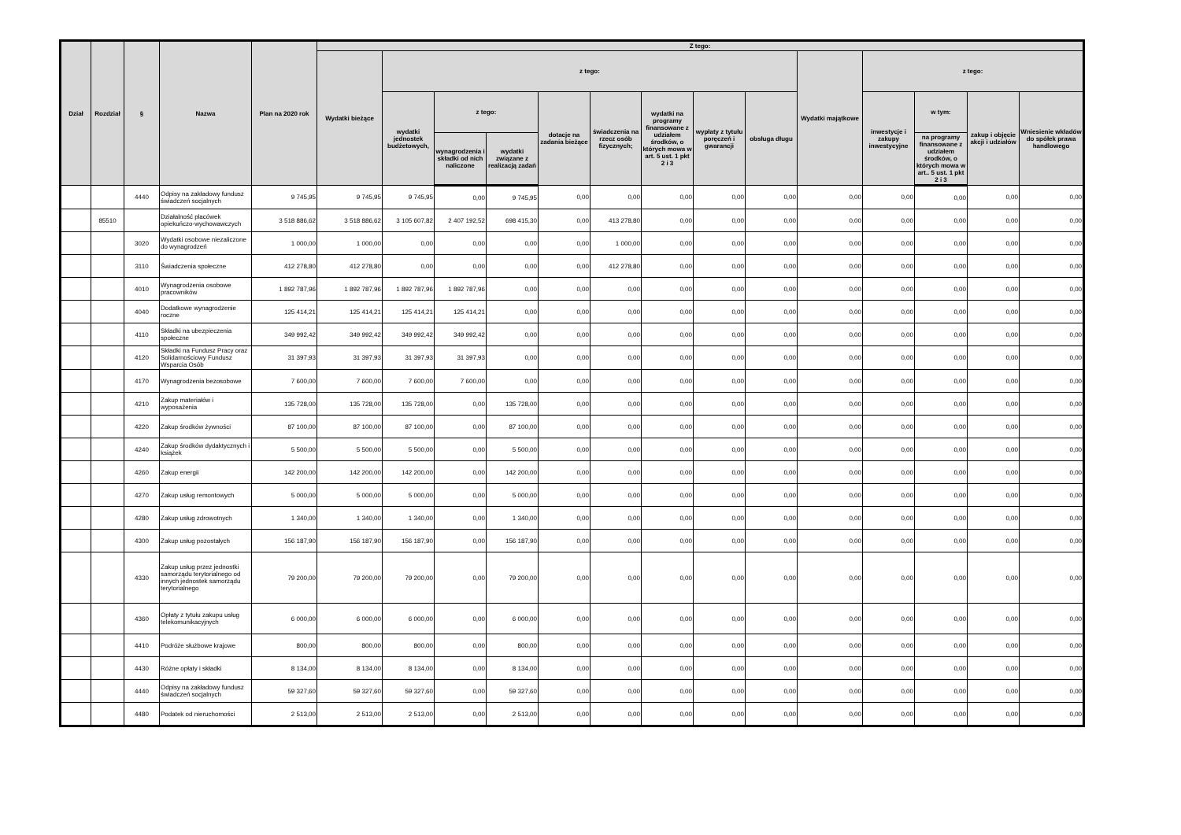| Dział | Rozdział | § | Nazwa | Plan na 2020 rok | Z tego: | | | | | | | | | | | | | |
| --- | --- | --- | --- | --- | --- | --- | --- | --- | --- | --- | --- | --- | --- | --- | --- | --- | --- | --- |
| | | | | | Wydatki bieżące | z tego: | | | | | | | | Wydatki majątkowe | z tego: | | | |
| | | | | | | wydatki jednostek budżetowych, | z tego: | | dotacje na zadania bieżące | świadczenia na rzecz osób fizycznych; | wydatki na programy finansowane z udziałem środków, o których mowa w art. 5 ust. 1 pkt 2 i 3 | wypłaty z tytułu poręczeń i gwarancji | obsługa długu | | inwestycje i zakupy inwestycyjne | w tym: | zakup i objęcie akcji i udziałów | Wniesienie wkładów do spółek prawa handlowego |
| | | | | | | | wynagrodzenia i składki od nich naliczone | wydatki związane z realizacją zadań | | | | | | | | na programy finansowane z udziałem środków, o których mowa w art.. 5 ust. 1 pkt 2 i 3 | | |
| | | 4440 | Odpisy na zakładowy fundusz świadczeń socjalnych | 9 745,95 | 9 745,95 | 9 745,95 | 0,00 | 9 745,95 | 0,00 | 0,00 | 0,00 | 0,00 | 0,00 | 0,00 | 0,00 | 0,00 | 0,00 | 0,00 |
| | 85510 | | Działalność placówek opiekuńczo-wychowawczych | 3 518 886,62 | 3 518 886,62 | 3 105 607,82 | 2 407 192,52 | 698 415,30 | 0,00 | 413 278,80 | 0,00 | 0,00 | 0,00 | 0,00 | 0,00 | 0,00 | 0,00 | 0,00 |
| | | 3020 | Wydatki osobowe niezaliczone do wynagrodzeń | 1 000,00 | 1 000,00 | 0,00 | 0,00 | 0,00 | 0,00 | 1 000,00 | 0,00 | 0,00 | 0,00 | 0,00 | 0,00 | 0,00 | 0,00 | 0,00 |
| | | 3110 | Świadczenia społeczne | 412 278,80 | 412 278,80 | 0,00 | 0,00 | 0,00 | 0,00 | 412 278,80 | 0,00 | 0,00 | 0,00 | 0,00 | 0,00 | 0,00 | 0,00 | 0,00 |
| | | 4010 | Wynagrodzenia osobowe pracowników | 1 892 787,96 | 1 892 787,96 | 1 892 787,96 | 1 892 787,96 | 0,00 | 0,00 | 0,00 | 0,00 | 0,00 | 0,00 | 0,00 | 0,00 | 0,00 | 0,00 | 0,00 |
| | | 4040 | Dodatkowe wynagrodzenie roczne | 125 414,21 | 125 414,21 | 125 414,21 | 125 414,21 | 0,00 | 0,00 | 0,00 | 0,00 | 0,00 | 0,00 | 0,00 | 0,00 | 0,00 | 0,00 | 0,00 |
| | | 4110 | Składki na ubezpieczenia społeczne | 349 992,42 | 349 992,42 | 349 992,42 | 349 992,42 | 0,00 | 0,00 | 0,00 | 0,00 | 0,00 | 0,00 | 0,00 | 0,00 | 0,00 | 0,00 | 0,00 |
| | | 4120 | Składki na Fundusz Pracy oraz Solidarnościowy Fundusz Wsparcia Osób | 31 397,93 | 31 397,93 | 31 397,93 | 31 397,93 | 0,00 | 0,00 | 0,00 | 0,00 | 0,00 | 0,00 | 0,00 | 0,00 | 0,00 | 0,00 | 0,00 |
| | | 4170 | Wynagrodzenia bezosobowe | 7 600,00 | 7 600,00 | 7 600,00 | 7 600,00 | 0,00 | 0,00 | 0,00 | 0,00 | 0,00 | 0,00 | 0,00 | 0,00 | 0,00 | 0,00 | 0,00 |
| | | 4210 | Zakup materiałów i wyposażenia | 135 728,00 | 135 728,00 | 135 728,00 | 0,00 | 135 728,00 | 0,00 | 0,00 | 0,00 | 0,00 | 0,00 | 0,00 | 0,00 | 0,00 | 0,00 | 0,00 |
| | | 4220 | Zakup środków żywności | 87 100,00 | 87 100,00 | 87 100,00 | 0,00 | 87 100,00 | 0,00 | 0,00 | 0,00 | 0,00 | 0,00 | 0,00 | 0,00 | 0,00 | 0,00 | 0,00 |
| | | 4240 | Zakup środków dydaktycznych i książek | 5 500,00 | 5 500,00 | 5 500,00 | 0,00 | 5 500,00 | 0,00 | 0,00 | 0,00 | 0,00 | 0,00 | 0,00 | 0,00 | 0,00 | 0,00 | 0,00 |
| | | 4260 | Zakup energii | 142 200,00 | 142 200,00 | 142 200,00 | 0,00 | 142 200,00 | 0,00 | 0,00 | 0,00 | 0,00 | 0,00 | 0,00 | 0,00 | 0,00 | 0,00 | 0,00 |
| | | 4270 | Zakup usług remontowych | 5 000,00 | 5 000,00 | 5 000,00 | 0,00 | 5 000,00 | 0,00 | 0,00 | 0,00 | 0,00 | 0,00 | 0,00 | 0,00 | 0,00 | 0,00 | 0,00 |
| | | 4280 | Zakup usług zdrowotnych | 1 340,00 | 1 340,00 | 1 340,00 | 0,00 | 1 340,00 | 0,00 | 0,00 | 0,00 | 0,00 | 0,00 | 0,00 | 0,00 | 0,00 | 0,00 | 0,00 |
| | | 4300 | Zakup usług pozostałych | 156 187,90 | 156 187,90 | 156 187,90 | 0,00 | 156 187,90 | 0,00 | 0,00 | 0,00 | 0,00 | 0,00 | 0,00 | 0,00 | 0,00 | 0,00 | 0,00 |
| | | 4330 | Zakup usług przez jednostki samorządu terytorialnego od innych jednostek samorządu terytorialnego | 79 200,00 | 79 200,00 | 79 200,00 | 0,00 | 79 200,00 | 0,00 | 0,00 | 0,00 | 0,00 | 0,00 | 0,00 | 0,00 | 0,00 | 0,00 | 0,00 |
| | | 4360 | Opłaty z tytułu zakupu usług telekomunikacyjnych | 6 000,00 | 6 000,00 | 6 000,00 | 0,00 | 6 000,00 | 0,00 | 0,00 | 0,00 | 0,00 | 0,00 | 0,00 | 0,00 | 0,00 | 0,00 | 0,00 |
| | | 4410 | Podróże służbowe krajowe | 800,00 | 800,00 | 800,00 | 0,00 | 800,00 | 0,00 | 0,00 | 0,00 | 0,00 | 0,00 | 0,00 | 0,00 | 0,00 | 0,00 | 0,00 |
| | | 4430 | Różne opłaty i składki | 8 134,00 | 8 134,00 | 8 134,00 | 0,00 | 8 134,00 | 0,00 | 0,00 | 0,00 | 0,00 | 0,00 | 0,00 | 0,00 | 0,00 | 0,00 | 0,00 |
| | | 4440 | Odpisy na zakładowy fundusz świadczeń socjalnych | 59 327,60 | 59 327,60 | 59 327,60 | 0,00 | 59 327,60 | 0,00 | 0,00 | 0,00 | 0,00 | 0,00 | 0,00 | 0,00 | 0,00 | 0,00 | 0,00 |
| | | 4480 | Podatek od nieruchomości | 2 513,00 | 2 513,00 | 2 513,00 | 0,00 | 2 513,00 | 0,00 | 0,00 | 0,00 | 0,00 | 0,00 | 0,00 | 0,00 | 0,00 | 0,00 | 0,00 |